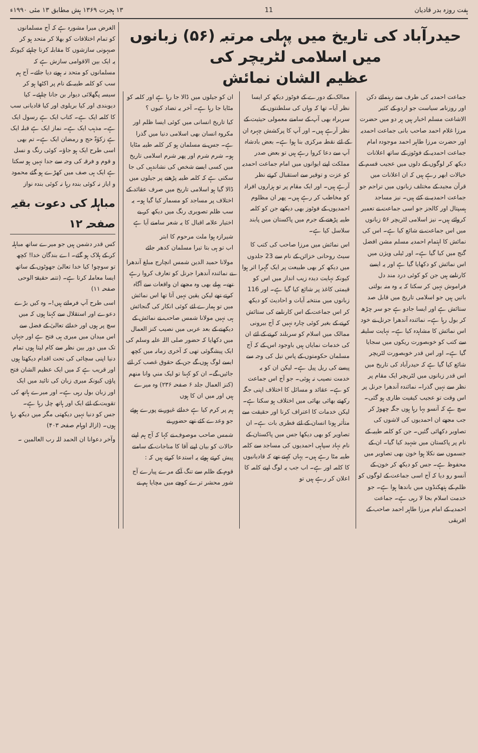ہفت روزہ بدر قادیان 11 ۱۳ ہجرت ۱۳۶۹ ہش مطابق ۱۳ مئی ۱۹۹۰ء
حیدرآباد کی تاریخ میں پہلی مرتبہ (۵۶) زبانوں میں اسلامی لٹریچر کی
عظیم الشان نمائش
جماعت احمدیہ کی طرف سے رہنمائے دکن اور روزنامہ سیاست جو اردو کے کثیر الاشاعت مسلم اخبار ہیں ہر دو میں حضرت مرزا غلام احمد صاحب بانی جماعت احمدیہ اور حضرت مرزا طاہر احمد موجودہ امام جماعت احمدیہ کے فوٹوز کے ساتھ اعلانات دیکھ کر لوگوں کے دلوں میں عجیب قسم کے خیالات ابھر رہے ہیں کہ ان اعلانات میں قرآن مجید کے مختلف زبانوں میں تراجم جو جماعت احمدیہ نے کئے ہیں۔ نیز مساجد ہسپتال اور کالجز جو اسی جماعت نے تعمیر کروائے ہیں۔ نیز اسلامی لٹریچر ۵۶ زبانوں میں اس جماعت نے شائع کیا ہے۔ اس کی نمائش کا اہتمام احمدیہ مسلم مشن افضل گنج میں کیا گیا ہے۔ اور ٹیلی ویژن میں اس نمائش کو دکھایا گیا ہے اور یہ ایسے کارنامے ہیں جن کو کوئی درد مند دل فراموش نہیں کر سکتا کہ یہ وہ منہ بولتی باتیں ہیں جو اسلامی تاریخ میں قابل صد ستائش ہے اور ایسا جادو ہے جو سر چڑھ کر بول رہا ہے۔ نمائندہ آندھرا جرنل نے خود اس نمائش کا مشاہدہ کیا ہے۔ نہایت سلیقہ سے کتب کو خوبصورت ریکوں میں سجایا گیا ہے۔ اور اس قدر خوبصورت لٹریچر شائع کیا گیا ہے کہ حیدرآباد کی تاریخ میں اس قدر زبانوں میں لٹریچر ایک مقام پر نظر سے نہیں گذرا۔ نمائندہ آندھرا جرنل پر اس وقت تو عجیب کیفیت طاری ہو گئی۔ سچ ہے کہ آنسو بہا رہا ہوں جگہ چھوڑ کر جب مجھے ان احمدیوں کی لاشوں کی تصاویر دکھائی گئیں۔ جن کو کلمہ طیبہ کے نام پر پاکستان میں شہید کیا گیا۔ ان کے جسموں سے نکلا ہوا خون بھی تصاویر میں محفوظ ہے۔ جس کو دیکھ کر خون کے آنسو رو دیا کہ آج اسی جماعت کے لوگوں کو ظلم کے ہتھکنڈوں میں باندھا ہوا ہے۔ جو خدمت اسلام بجا لا رہی ہے۔ جماعت احمدیہ کے امام مرزا طاہر احمد صاحب کے افریقی
ممالک کے دورے کے فوٹوز دیکھ کر ایسا نظر آیا۔ تھا کہ وہاں کی سلطنتوں کے سربراہ بھی آپ کے سامنے معمولی حیثیت کے نظر آرہے ہیں۔ اور آپ کا پرکشش چہرہ ان کے لئے نقطہ مرکزی بنا ہوا ہے۔ بعض بادشاہ آپ سے دعا کروا رہے ہیں تو بعض صدر مملکت اپنے ایوانوں میں امام جماعت احمدیہ کو عزت و توقیر سے استقبال کرتے نظر آرہے ہیں۔ اور ایک مقام پر تو ہزاروں افراد کو مخاطب کر رہے ہیں۔ پھر ان مظلوم احمدیوں کے فوٹوز بھی دیکھے جن کو کلمہ طیبہ پڑھنے کے جرم میں پاکستان میں پابند سلاسل کیا ہے۔
اس نمائش میں مرزا صاحب کی کتب کا سیٹ روحانی خزائن کے نام سے 23 جلدوں میں دیکھ کر بھی طبیعت پر ایک گہرا اثر ہوا کیونکہ نہایت دیدہ زیب انداز میں اس کو قیمتی کاغذ پر شائع کیا گیا ہے۔ اور 116 زبانوں میں منتخبہ آیات و احادیث کو دیکھ کر اس جماعت کے اس کارنامے کی ستائش کرنے کے بغیر کوئی چارہ نہیں کہ آج بیرونی ممالک میں اسلام کو سربلند کرنے کے لئے ان کی خدمات نمایاں ہیں باوجود اس کے کہ آج مسلمان حکومتوں کے پاس تیل کی وجہ سے پیسے کی ریل پیل ہے۔ لیکن ان کو یہ خدمت نصیب نہ ہوئی۔ جو آج اس جماعت کو ہے۔ عقائد و مسائل کا اختلاف اپنی جگہ رکھتے بھائی بھائی میں اختلاف ہو سکتا ہے۔ لیکن خدمات کا اعتراف کرنا اور حقیقت سے متأثر ہونا انسان کے لئے فطری بات ہے۔ ان تصاویر کو بھی دیکھا جس میں پاکستان کے نام نہاد سپاہی احمدیوں کی مساجد سے کلمہ طیبہ مٹا رہے ہیں۔ یہاں کہتے تھے کہ قادیانیوں کا کلمہ اور ہے۔ اب جب یہ لوگ اپنے کلمہ کا اعلان کر رہے ہیں تو
ان کو جیلوں میں ڈالا جا رہا ہے اور کلمہ کو مٹایا جا رہا ہے۔ آخر یہ تضاد کیوں ؟
کیا تاریخ انسانی میں کوئی ایسا ظلم اور مکروہ انسان بھی اسلامی دنیا میں گذرا ہے۔ جس نے مسلمان ہو کر کلمہ طیبہ مٹایا ہو۔ شرم شرم اور پھر شرم اسلامی تاریخ میں کسی ایسے شخص کی نشاندہی کی جا سکتی ہے کہ کلمہ طیبہ پڑھنے پر جیلوں میں ڈالا گیا ہو اسلامی تاریخ میں صرف عقائد کے اختلاف پر مساجد کو مسمار کیا گیا ہو۔ یہ سب ظلم تصویری رنگ میں دیکھ کر بے اختیار علامہ اقبال کا یہ شعر سامنے آیا ہے
شیرازہ ہوا ملت مرحوم کا ابتر
اب تو ہی بتا تیرا مسلمان کدھر جائے
مولانا حمید الدین شمس انچارج مبلغ آندھرا نے نمائندہ آندھرا جرنل کو تعارف کروا رہے تھے۔ پہلے بھی وہ مجھے ان واقعات سے آگاہ کرتے تھے لیکن یقین نہیں آتا تھا اس نمائش میں تو ہمارے لئے کوئی انکار کی گنجائش ہی نہیں مولانا شمس صاحب نے نمائش کے دیکھنے کے بعد عربی میں نصیب کنز العمال میں دکھایا کہ حضور صلی اللہ علیہ وسلم کی ایک پیشگوئی تھی کہ آخری زمانہ میں کچھ ایسے لوگ ہوں گے جن کے حقوق غصب کر لئے جائیں گے۔ ان کو کہنا تو لیک مني وانا منهم (کنز العمال جلد ۶ صفحہ ۲۳۶) وہ میرے ہیں اور میں ان کا ہوں
ہم پر کرم کیا ہے خدائے غیور نے پورے ہوئے جو وعدے کئے تھے حضور نے
شمس صاحب موصوف نے کہا کہ آج ہم اپنے حالات کو بیان اپنے آقا کا مناجات کے سامنے پیش کرتے ہوئے یہ استدعا کرتے ہیں کہ :
قوم کے ظلم سے تنگ آکے مرے پیارے آج
شور محشر ترے کوچے میں مچایا ہم نے
الغرض میرا مشورہ ہے کہ آج مسلمانوں کو تمام اختلافات کو بھلا کر متحد ہو کر صیہونی سازشوں کا مقابلہ کرنا چاہئے کیونکہ یہ ایک بین الاقوامی سازش ہے کہ مسلمانوں کو متحد نہ ہونے دیا جائے۔ آج ہم سب کو کلمہ طیبہ کے نام پر اکٹھا ہو کر سیسہ پگھلائی دیوار بن جانا چاہئے۔ کیا دیوبندی اور کیا بریلوی اور کیا قادیانی سب کا کلمہ ایک ہے۔ کتاب ایک ہے رسول ایک ہے۔ مذہب ایک ہے۔ نماز ایک ہے قبلہ ایک ہے زکوٰۃ حج و رمضان ایک ہے۔ تم بھی اسی طرح ایک ہو جاؤ۔ کوئی رنگ و نسل و قوم و فرقہ کی وجہ سے جدا نہیں ہو سکتا ہے ایک ہی صف میں کھڑے ہو گئے محمود و ایاز نہ کوئی بندہ رہا نہ کوئی بندہ نواز
مباہلہ کی دعوت بقیہ صفحہ ۱۲
کس قدر دشمن ہیں جو میرے ساتھ مباہلہ کر کے ہلاک ہو گئے۔ اے بندگان خدا! کچھ تو سوچو! کیا خدا تعالیٰ جھوٹوں کے ساتھ ایسا معاملہ کرتا ہے۔ (تتمہ حقیقۃ الوحی صفحہ ۱۱)
اسی طرح آپ فرماتے ہیں!۔ وہ کیں بڑے دعوے اور استقلال سے کہتا ہوں کہ میں سچ پر ہوں اور خدائے تعالیٰ کے فضل سے اس میدان میں میری ہی فتح ہے اور جہاں تک میں دور بین نظر سے کام لیتا ہوں تمام دنیا اپنی سچائی کی تحت اقدام دیکھتا ہوں اور قریب ہے کہ میں ایک عظیم الشان فتح پاؤں کیونکہ میری زبان کی تائید میں ایک اور زبان بول رہی ہے۔ اور میرے ہاتھ کی تقویت کے لئے ایک اور ہاتھ چل رہا ہے۔ جس کو دنیا نہیں دیکھتی مگر میں دیکھ رہا ہوں۔ (ازالہ اوہام صفحہ ۴۰۳)
وآخر دعوانا ان الحمد للہ رب العالمین ۔